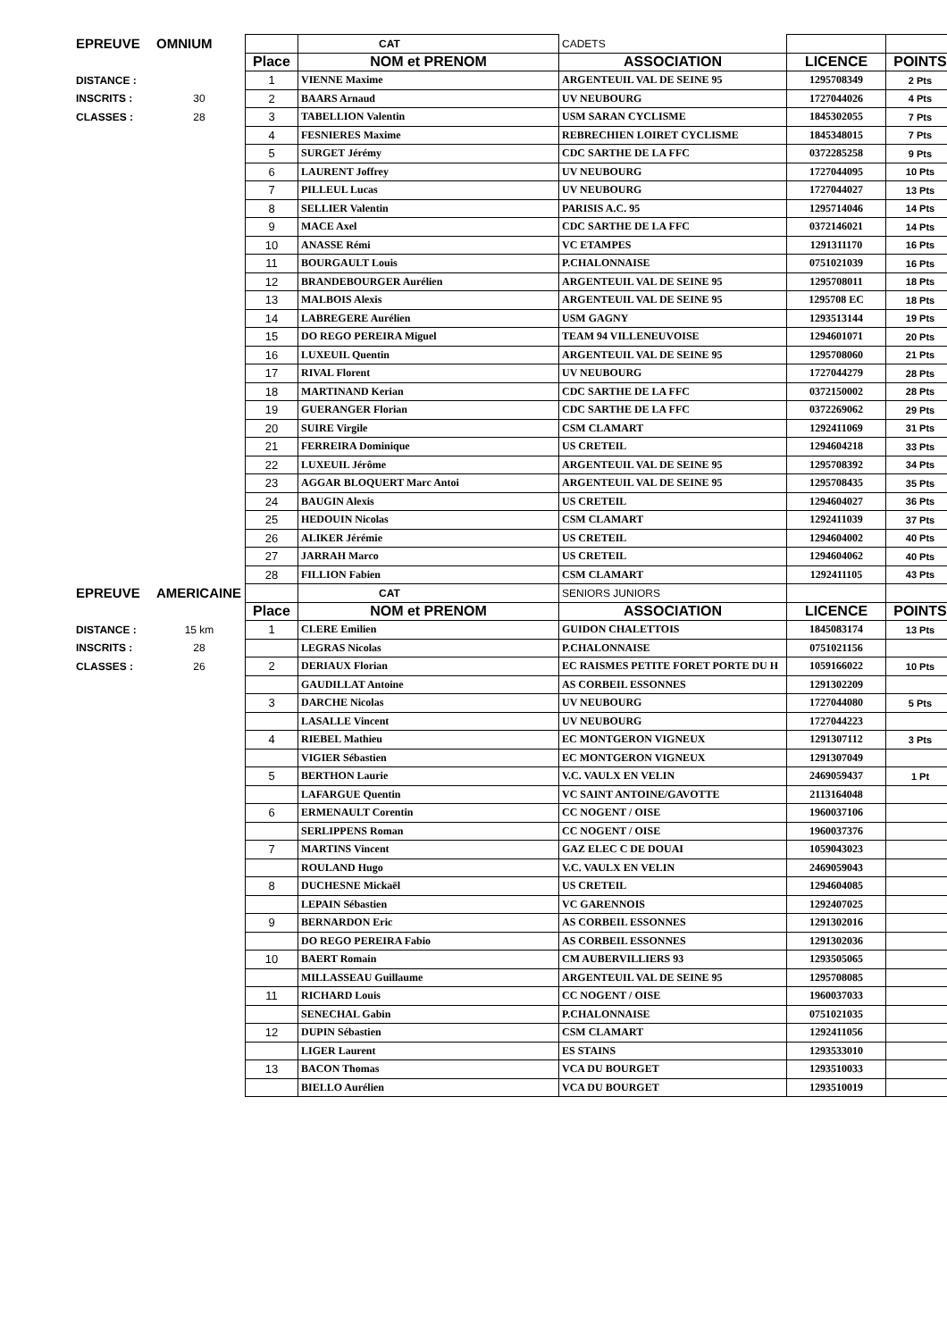| EPREUVE | OMNIUM | | CAT | CADETS | | |
| | | Place | NOM et PRENOM | ASSOCIATION | LICENCE | POINTS |
| DISTANCE : | | 1 | VIENNE Maxime | ARGENTEUIL VAL DE SEINE 95 | 1295708349 | 2 Pts |
| INSCRITS : | 30 | 2 | BAARS Arnaud | UV NEUBOURG | 1727044026 | 4 Pts |
| CLASSES : | 28 | 3 | TABELLION Valentin | USM SARAN CYCLISME | 1845302055 | 7 Pts |
| | | 4 | FESNIERES Maxime | REBRECHIEN LOIRET CYCLISME | 1845348015 | 7 Pts |
| | | 5 | SURGET Jérémy | CDC SARTHE DE LA FFC | 0372285258 | 9 Pts |
| | | 6 | LAURENT Joffrey | UV NEUBOURG | 1727044095 | 10 Pts |
| | | 7 | PILLEUL Lucas | UV NEUBOURG | 1727044027 | 13 Pts |
| | | 8 | SELLIER Valentin | PARISIS A.C. 95 | 1295714046 | 14 Pts |
| | | 9 | MACE Axel | CDC SARTHE DE LA FFC | 0372146021 | 14 Pts |
| | | 10 | ANASSE Rémi | VC ETAMPES | 1291311170 | 16 Pts |
| | | 11 | BOURGAULT Louis | P.CHALONNAISE | 0751021039 | 16 Pts |
| | | 12 | BRANDEBOURGER Aurélien | ARGENTEUIL VAL DE SEINE 95 | 1295708011 | 18 Pts |
| | | 13 | MALBOIS Alexis | ARGENTEUIL VAL DE SEINE 95 | 1295708 EC | 18 Pts |
| | | 14 | LABREGERE Aurélien | USM GAGNY | 1293513144 | 19 Pts |
| | | 15 | DO REGO PEREIRA Miguel | TEAM 94 VILLENEUVOISE | 1294601071 | 20 Pts |
| | | 16 | LUXEUIL Quentin | ARGENTEUIL VAL DE SEINE 95 | 1295708060 | 21 Pts |
| | | 17 | RIVAL Florent | UV NEUBOURG | 1727044279 | 28 Pts |
| | | 18 | MARTINAND Kerian | CDC SARTHE DE LA FFC | 0372150002 | 28 Pts |
| | | 19 | GUERANGER Florian | CDC SARTHE DE LA FFC | 0372269062 | 29 Pts |
| | | 20 | SUIRE Virgile | CSM CLAMART | 1292411069 | 31 Pts |
| | | 21 | FERREIRA Dominique | US CRETEIL | 1294604218 | 33 Pts |
| | | 22 | LUXEUIL Jérôme | ARGENTEUIL VAL DE SEINE 95 | 1295708392 | 34 Pts |
| | | 23 | AGGAR BLOQUERT Marc Antoi | ARGENTEUIL VAL DE SEINE 95 | 1295708435 | 35 Pts |
| | | 24 | BAUGIN Alexis | US CRETEIL | 1294604027 | 36 Pts |
| | | 25 | HEDOUIN Nicolas | CSM CLAMART | 1292411039 | 37 Pts |
| | | 26 | ALIKER Jérémie | US CRETEIL | 1294604002 | 40 Pts |
| | | 27 | JARRAH Marco | US CRETEIL | 1294604062 | 40 Pts |
| | | 28 | FILLION Fabien | CSM CLAMART | 1292411105 | 43 Pts |
| EPREUVE | AMERICAINE | | CAT | SENIORS JUNIORS | | |
| | | Place | NOM et PRENOM | ASSOCIATION | LICENCE | POINTS |
| DISTANCE : | 15 km | 1 | CLERE Emilien | GUIDON CHALETTOIS | 1845083174 | 13 Pts |
| INSCRITS : | 28 | | LEGRAS Nicolas | P.CHALONNAISE | 0751021156 | |
| CLASSES : | 26 | 2 | DERIAUX Florian | EC RAISMES PETITE FORET PORTE DU H | 1059166022 | 10 Pts |
| | | | GAUDILLAT Antoine | AS CORBEIL ESSONNES | 1291302209 | |
| | | 3 | DARCHE Nicolas | UV NEUBOURG | 1727044080 | 5 Pts |
| | | | LASALLE Vincent | UV NEUBOURG | 1727044223 | |
| | | 4 | RIEBEL Mathieu | EC MONTGERON VIGNEUX | 1291307112 | 3 Pts |
| | | | VIGIER Sébastien | EC MONTGERON VIGNEUX | 1291307049 | |
| | | 5 | BERTHON Laurie | V.C. VAULX EN VELIN | 2469059437 | 1 Pt |
| | | | LAFARGUE Quentin | VC SAINT ANTOINE/GAVOTTE | 2113164048 | |
| | | 6 | ERMENAULT Corentin | CC NOGENT / OISE | 1960037106 | |
| | | | SERLIPPENS Roman | CC NOGENT / OISE | 1960037376 | |
| | | 7 | MARTINS Vincent | GAZ ELEC C DE DOUAI | 1059043023 | |
| | | | ROULAND Hugo | V.C. VAULX EN VELIN | 2469059043 | |
| | | 8 | DUCHESNE Mickaël | US CRETEIL | 1294604085 | |
| | | | LEPAIN Sébastien | VC GARENNOIS | 1292407025 | |
| | | 9 | BERNARDON Eric | AS CORBEIL ESSONNES | 1291302016 | |
| | | | DO REGO PEREIRA Fabio | AS CORBEIL ESSONNES | 1291302036 | |
| | | 10 | BAERT Romain | CM AUBERVILLIERS 93 | 1293505065 | |
| | | | MILLASSEAU Guillaume | ARGENTEUIL VAL DE SEINE 95 | 1295708085 | |
| | | 11 | RICHARD Louis | CC NOGENT / OISE | 1960037033 | |
| | | | SENECHAL Gabin | P.CHALONNAISE | 0751021035 | |
| | | 12 | DUPIN Sébastien | CSM CLAMART | 1292411056 | |
| | | | LIGER Laurent | ES STAINS | 1293533010 | |
| | | 13 | BACON Thomas | VCA DU BOURGET | 1293510033 | |
| | | | BIELLO Aurélien | VCA DU BOURGET | 1293510019 | |